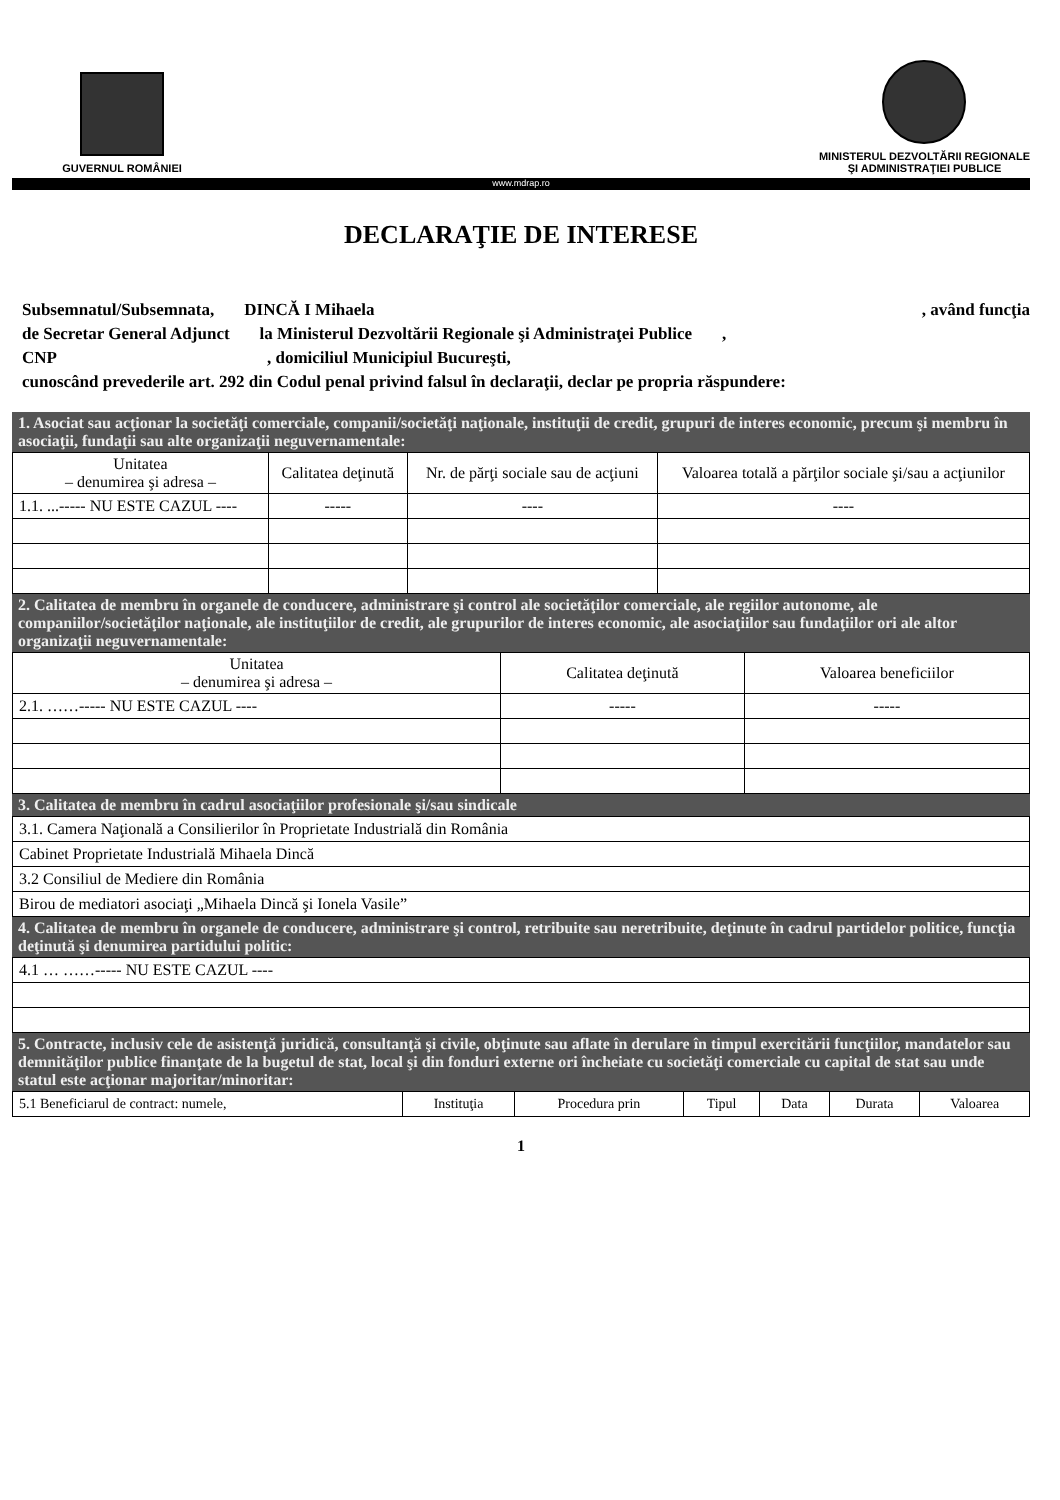GUVERNUL ROMÂNIEI
MINISTERUL DEZVOLTĂRII REGIONALE
ŞI ADMINISTRAŢIEI PUBLICE
www.mdrap.ro
DECLARAŢIE DE INTERESE
Subsemnatul/Subsemnata, DINCĂ I Mihaela, având funcţia
de Secretar General Adjunct la Ministerul Dezvoltării Regionale şi Administraţei Publice,
CNP, domiciliul Municipiul Bucureşti,
cunoscând prevederile art. 292 din Codul penal privind falsul în declaraţii, declar pe propria răspundere:
1. Asociat sau acţionar la societăţi comerciale, companii/societăţi naţionale, instituţii de credit, grupuri de interes economic, precum şi membru în asociaţii, fundaţii sau alte organizaţii neguvernamentale:
| Unitatea – denumirea şi adresa – | Calitatea deţinută | Nr. de părţi sociale sau de acţiuni | Valoarea totală a părţilor sociale şi/sau a acţiunilor |
| --- | --- | --- | --- |
| 1.1. ...----- NU ESTE CAZUL ---- | ----- | ---- | ---- |
2. Calitatea de membru în organele de conducere, administrare şi control ale societăţilor comerciale, ale regiilor autonome, ale companiilor/societăţilor naţionale, ale instituţiilor de credit, ale grupurilor de interes economic, ale asociaţiilor sau fundaţiilor ori ale altor organizaţii neguvernamentale:
| Unitatea – denumirea şi adresa – | Calitatea deţinută | Valoarea beneficiilor |
| --- | --- | --- |
| 2.1. ……----- NU ESTE CAZUL ---- | ----- | ----- |
3. Calitatea de membru în cadrul asociaţiilor profesionale şi/sau sindicale
| 3.1. Camera Naţională a Consilierilor în Proprietate Industrială din România |
| Cabinet Proprietate Industrială Mihaela Dincă |
| 3.2 Consiliul de Mediere din România |
| Birou de mediatori asociaţi „Mihaela Dincă şi Ionela Vasile” |
4. Calitatea de membru în organele de conducere, administrare şi control, retribuite sau neretribuite, deţinute în cadrul partidelor politice, funcţia deţinută şi denumirea partidului politic:
| 4.1 … ……----- NU ESTE CAZUL ---- |
5. Contracte, inclusiv cele de asistenţă juridică, consultanţă şi civile, obţinute sau aflate în derulare în timpul exercitării funcţiilor, mandatelor sau demnităţilor publice finanţate de la bugetul de stat, local şi din fonduri externe ori încheiate cu societăţi comerciale cu capital de stat sau unde statul este acţionar majoritar/minoritar:
| 5.1 Beneficiarul de contract: numele, | Instituţia | Procedura prin | Tipul | Data | Durata | Valoarea |
1